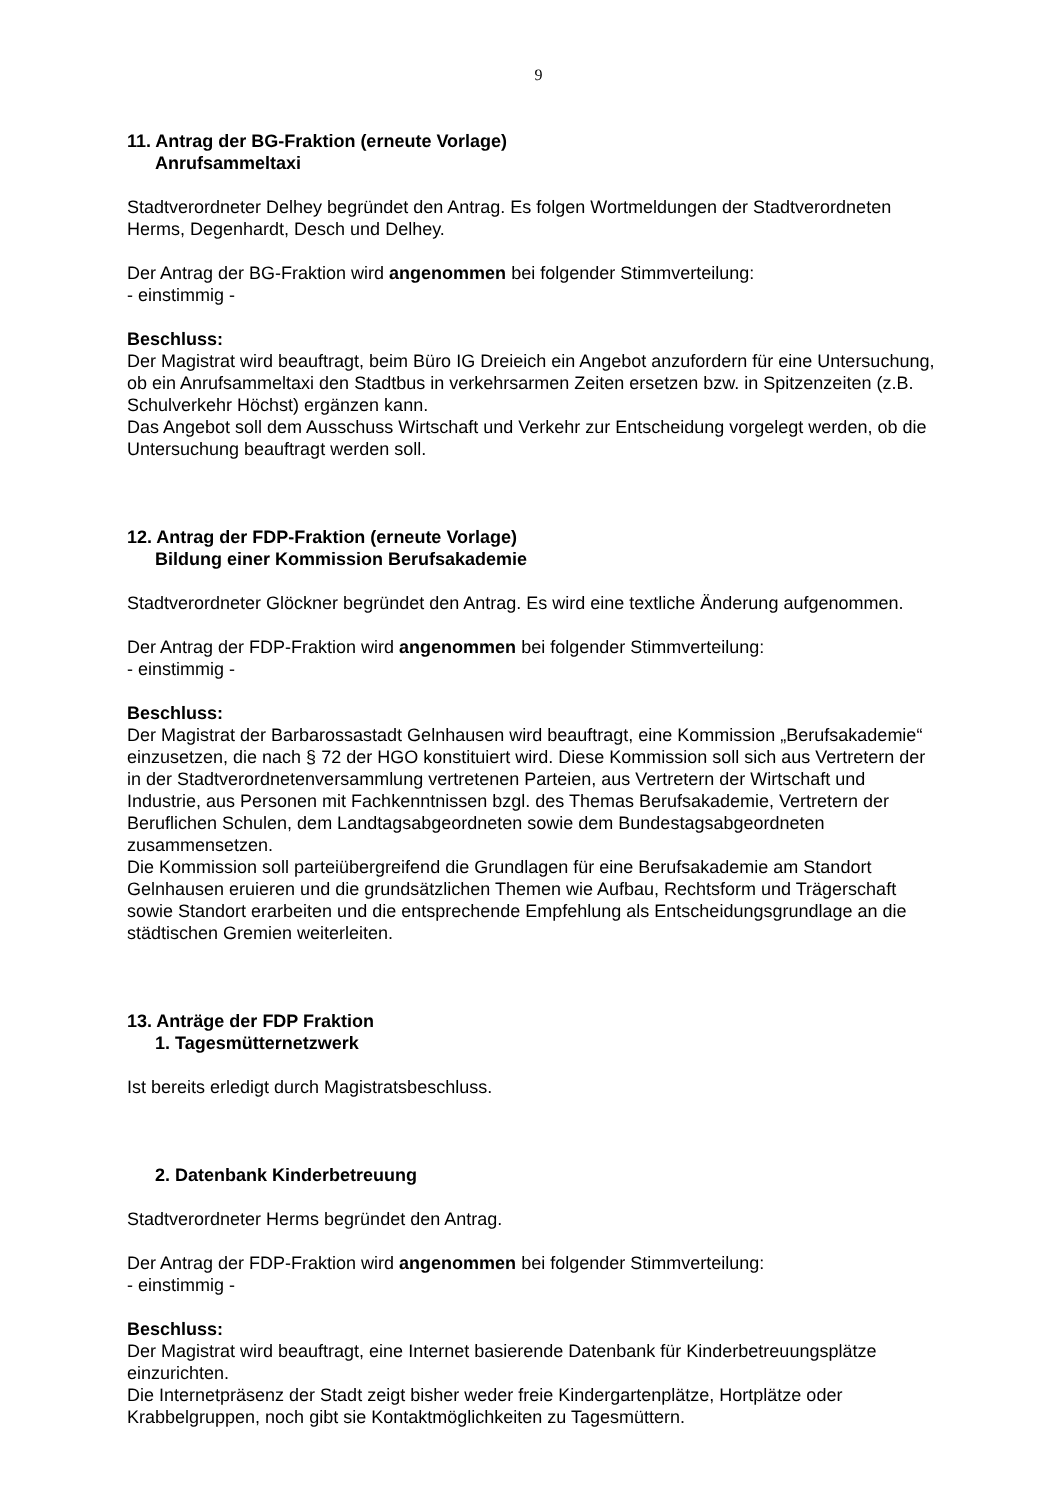9
11. Antrag der BG-Fraktion (erneute Vorlage)
Anrufsammeltaxi
Stadtverordneter Delhey begründet den Antrag. Es folgen Wortmeldungen der Stadtverordneten Herms, Degenhardt, Desch und Delhey.
Der Antrag der BG-Fraktion wird angenommen bei folgender Stimmverteilung:
- einstimmig -
Beschluss:
Der Magistrat wird beauftragt, beim Büro IG Dreieich ein Angebot anzufordern für eine Untersuchung, ob ein Anrufsammeltaxi den Stadtbus in verkehrsarmen Zeiten ersetzen bzw. in Spitzenzeiten (z.B. Schulverkehr Höchst) ergänzen kann.
Das Angebot soll dem Ausschuss Wirtschaft und Verkehr zur Entscheidung vorgelegt werden, ob die Untersuchung beauftragt werden soll.
12. Antrag der FDP-Fraktion (erneute Vorlage)
Bildung einer Kommission Berufsakademie
Stadtverordneter Glöckner begründet den Antrag. Es wird eine textliche Änderung aufgenommen.
Der Antrag der FDP-Fraktion wird angenommen bei folgender Stimmverteilung:
- einstimmig -
Beschluss:
Der Magistrat der Barbarossastadt Gelnhausen wird beauftragt, eine Kommission „Berufsakademie“ einzusetzen, die nach § 72 der HGO konstituiert wird. Diese Kommission soll sich aus Vertretern der in der Stadtverordnetenversammlung vertretenen Parteien, aus Vertretern der Wirtschaft und Industrie, aus Personen mit Fachkenntnissen bzgl. des Themas Berufsakademie, Vertretern der Beruflichen Schulen, dem Landtagsabgeordneten sowie dem Bundestagsabgeordneten zusammensetzen.
Die Kommission soll parteiübergreifend die Grundlagen für eine Berufsakademie am Standort Gelnhausen eruieren und die grundsätzlichen Themen wie Aufbau, Rechtsform und Trägerschaft sowie Standort erarbeiten und die entsprechende Empfehlung als Entscheidungsgrundlage an die städtischen Gremien weiterleiten.
13. Anträge der FDP Fraktion
1. Tagesmütternetzwerk
Ist bereits erledigt durch Magistratsbeschluss.
2. Datenbank Kinderbetreuung
Stadtverordneter Herms begründet den Antrag.
Der Antrag der FDP-Fraktion wird angenommen bei folgender Stimmverteilung:
- einstimmig -
Beschluss:
Der Magistrat wird beauftragt, eine Internet basierende Datenbank für Kinderbetreuungsplätze einzurichten.
Die Internetpräsenz der Stadt zeigt bisher weder freie Kindergartenplätze, Hortplätze oder Krabbelgruppen, noch gibt sie Kontaktmöglichkeiten zu Tagesmüttern.